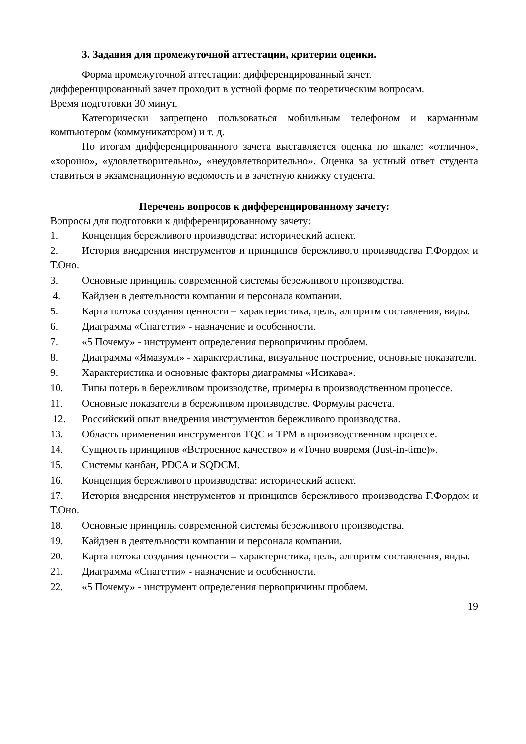3. Задания для промежуточной аттестации, критерии оценки.
Форма промежуточной аттестации: дифференцированный зачет.
дифференцированный зачет проходит в устной форме по теоретическим вопросам.
Время подготовки 30 минут.
Категорически запрещено пользоваться мобильным телефоном и карманным компьютером (коммуникатором) и т. д.
По итогам дифференцированного зачета выставляется оценка по шкале: «отлично», «хорошо», «удовлетворительно», «неудовлетворительно». Оценка за устный ответ студента ставиться в экзаменационную ведомость и в зачетную книжку студента.
Перечень вопросов к дифференцированному зачету:
Вопросы для подготовки к дифференцированному зачету:
1. Концепция бережливого производства: исторический аспект.
2. История внедрения инструментов и принципов бережливого производства Г.Фордом и Т.Оно.
3. Основные принципы современной системы бережливого производства.
4. Кайдзен в деятельности компании и персонала компании.
5. Карта потока создания ценности – характеристика, цель, алгоритм составления, виды.
6. Диаграмма «Спагетти» - назначение и особенности.
7. «5 Почему» - инструмент определения первопричины проблем.
8. Диаграмма «Ямазуми» - характеристика, визуальное построение, основные показатели.
9. Характеристика и основные факторы диаграммы «Исикава».
10. Типы потерь в бережливом производстве, примеры в производственном процессе.
11. Основные показатели в бережливом производстве. Формулы расчета.
12. Российский опыт внедрения инструментов бережливого производства.
13. Область применения инструментов TQC и TPM в производственном процессе.
14. Сущность принципов «Встроенное качество» и «Точно вовремя (Just-in-time)».
15. Системы канбан, PDCA и SQDCM.
16. Концепция бережливого производства: исторический аспект.
17. История внедрения инструментов и принципов бережливого производства Г.Фордом и Т.Оно.
18. Основные принципы современной системы бережливого производства.
19. Кайдзен в деятельности компании и персонала компании.
20. Карта потока создания ценности – характеристика, цель, алгоритм составления, виды.
21. Диаграмма «Спагетти» - назначение и особенности.
22. «5 Почему» - инструмент определения первопричины проблем.
19